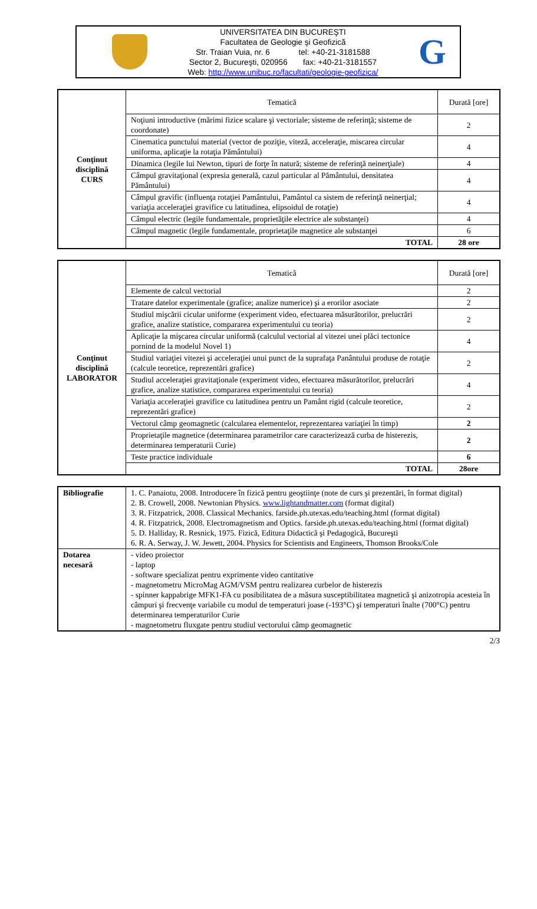UNIVERSITATEA DIN BUCUREŞTI
Facultatea de Geologie şi Geofizică
Str. Traian Vuia, nr. 6 tel: +40-21-3181588
Sector 2, Bucureşti, 020956 fax: +40-21-3181557
Web: http://www.unibuc.ro/facultati/geologie-geofizica/
G
| Conţinut disciplină CURS | Tematică | Durată [ore] |
| | Noţiuni introductive (mărimi fizice scalare şi vectoriale; sisteme de referinţă; sisteme de coordonate) | 2 |
| | Cinematica punctului material (vector de poziţie, viteză, acceleraţie, miscarea circular uniforma, aplicaţie la rotaţia Pământului) | 4 |
| | Dinamica (legile lui Newton, tipuri de forţe în natură; sisteme de referinţă neinerţiale) | 4 |
| | Câmpul gravitaţional (expresia generală, cazul particular al Pământului, densitatea Pământului) | 4 |
| | Câmpul gravific (influenţa rotaţiei Pamântului, Pamântul ca sistem de referinţă neinerţial; variaţia acceleraţiei gravifice cu latitudinea, elipsoidul de rotaţie) | 4 |
| | Câmpul electric (legile fundamentale, proprietăţile electrice ale substanţei) | 4 |
| | Câmpul magnetic (legile fundamentale, proprietaţile magnetice ale substanţei | 6 |
| | TOTAL | 28 ore |
| Conţinut disciplină LABORATOR | Tematică | Durată [ore] |
| | Elemente de calcul vectorial | 2 |
| | Tratare datelor experimentale (grafice; analize numerice) şi a erorilor asociate | 2 |
| | Studiul mişcării cicular uniforme (experiment video, efectuarea măsurătorilor, prelucrări grafice, analize statistice, compararea experimentului cu teoria) | 2 |
| | Aplicaţie la mişcarea circular uniformă (calculul vectorial al vitezei unei plăci tectonice pornind de la modelul Novel 1) | 4 |
| | Studiul variaţiei vitezei şi acceleraţiei unui punct de la suprafaţa Panântului produse de rotaţie (calcule teoretice, reprezentări grafice) | 2 |
| | Studiul acceleraţiei gravitaţionale (experiment video, efectuarea măsurătorilor, prelucrări grafice, analize statistice, compararea experimentului cu teoria) | 4 |
| | Variaţia acceleraţiei gravifice cu latitudinea pentru un Pamânt rigid (calcule teoretice, reprezentări grafice) | 2 |
| | Vectorul câmp geomagnetic (calcularea elementelor, reprezentarea variaţiei în timp) | 2 |
| | Proprietaţile magnetice (determinarea parametrilor care caracterizează curba de histerezis, determinarea temperaturii Curie) | 2 |
| | Teste practice individuale | 6 |
| | TOTAL | 28ore |
| Bibliografie | 1. C. Panaiotu, 2008. Introducere în fizică pentru geoştiinţe (note de curs şi prezentări, în format digital) 2. B. Crowell, 2008. Newtonian Physics. www.lightandmatter.com (format digital) 3. R. Fitzpatrick, 2008. Classical Mechanics. farside.ph.utexas.edu/teaching.html (format digital) 4. R. Fitzpatrick, 2008. Electromagnetism and Optics. farside.ph.utexas.edu/teaching.html (format digital) 5. D. Halliday, R. Resnick, 1975. Fizică, Editura Didactică şi Pedagogică, Bucureşti 6. R. A. Serway, J. W. Jewett, 2004. Physics for Scientists and Engineers, Thomson Brooks/Cole |
| Dotarea necesară | - video proiector - laptop - software specializat pentru exprimente video cantitative - magnetometru MicroMag AGM/VSM pentru realizarea curbelor de histerezis - spinner kappabrige MFK1-FA cu posibilitatea de a măsura susceptibilitatea magnetică şi anizotropia acesteia în câmpuri şi frecvenţe variabile cu modul de temperaturi joase (-193°C) şi temperaturi înalte (700°C) pentru determinarea temperaturilor Curie - magnetometru fluxgate pentru studiul vectorului câmp geomagnetic |
2/3